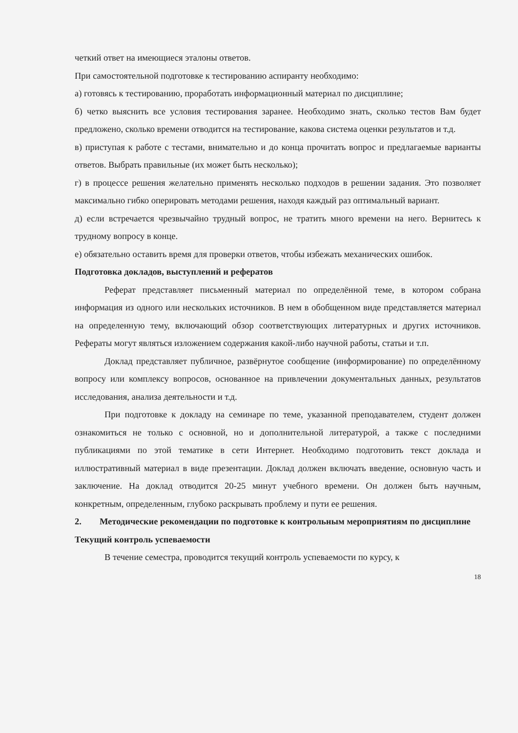четкий ответ на имеющиеся эталоны ответов.
При самостоятельной подготовке к тестированию аспиранту необходимо:
а) готовясь к тестированию, проработать информационный материал по дисциплине;
б) четко выяснить все условия тестирования заранее. Необходимо знать, сколько тестов Вам будет предложено, сколько времени отводится на тестирование, какова система оценки результатов и т.д.
в) приступая к работе с тестами, внимательно и до конца прочитать вопрос и предлагаемые варианты ответов. Выбрать правильные (их может быть несколько);
г) в процессе решения желательно применять несколько подходов в решении задания. Это позволяет максимально гибко оперировать методами решения, находя каждый раз оптимальный вариант.
д) если встречается чрезвычайно трудный вопрос, не тратить много времени на него. Вернитесь к трудному вопросу в конце.
е) обязательно оставить время для проверки ответов, чтобы избежать механических ошибок.
Подготовка докладов, выступлений и рефератов
Реферат представляет письменный материал по определённой теме, в котором собрана информация из одного или нескольких источников. В нем в обобщенном виде представляется материал на определенную тему, включающий обзор соответствующих литературных и других источников. Рефераты могут являться изложением содержания какой-либо научной работы, статьи и т.п.
Доклад представляет публичное, развёрнутое сообщение (информирование) по определённому вопросу или комплексу вопросов, основанное на привлечении документальных данных, результатов исследования, анализа деятельности и т.д.
При подготовке к докладу на семинаре по теме, указанной преподавателем, студент должен ознакомиться не только с основной, но и дополнительной литературой, а также с последними публикациями по этой тематике в сети Интернет. Необходимо подготовить текст доклада и иллюстративный материал в виде презентации. Доклад должен включать введение, основную часть и заключение. На доклад отводится 20-25 минут учебного времени. Он должен быть научным, конкретным, определенным, глубоко раскрывать проблему и пути ее решения.
2. Методические рекомендации по подготовке к контрольным мероприятиям по дисциплине
Текущий контроль успеваемости
В течение семестра, проводится текущий контроль успеваемости по курсу, к
18